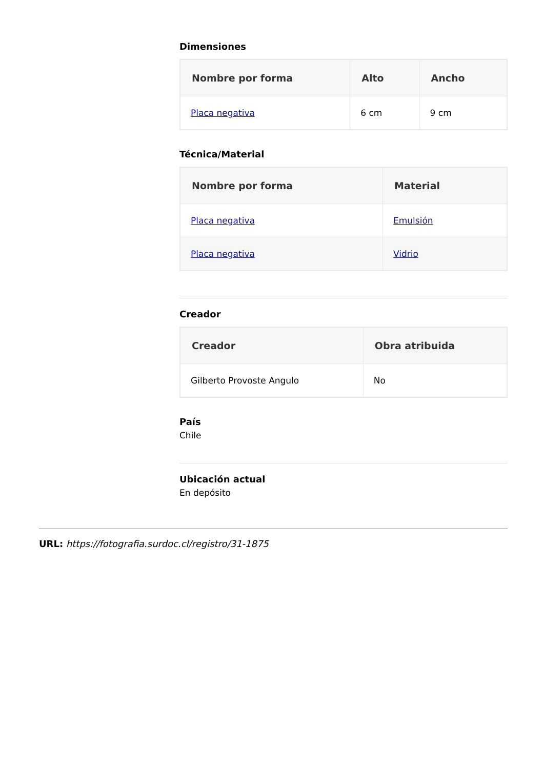Dimensiones
| Nombre por forma | Alto | Ancho |
| --- | --- | --- |
| Placa negativa | 6 cm | 9 cm |
Técnica/Material
| Nombre por forma | Material |
| --- | --- |
| Placa negativa | Emulsión |
| Placa negativa | Vidrio |
Creador
| Creador | Obra atribuida |
| --- | --- |
| Gilberto Provoste Angulo | No |
País
Chile
Ubicación actual
En depósito
URL: https://fotografia.surdoc.cl/registro/31-1875